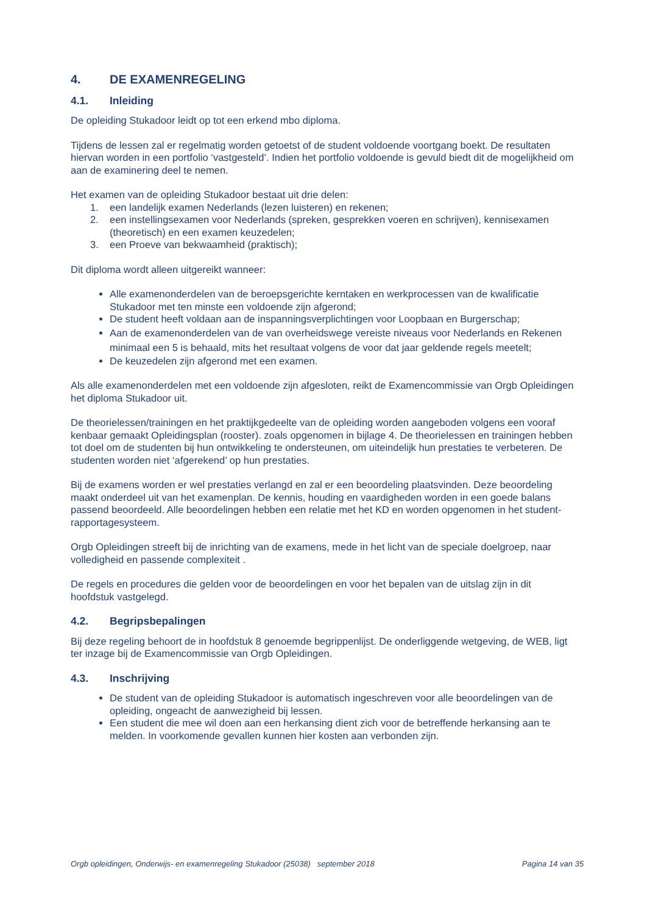4. DE EXAMENREGELING
4.1. Inleiding
De opleiding Stukadoor leidt op tot een erkend mbo diploma.
Tijdens de lessen zal er regelmatig worden getoetst of de student voldoende voortgang boekt. De resultaten hiervan worden in een portfolio ‘vastgesteld’. Indien het portfolio voldoende is gevuld biedt dit de mogelijkheid om aan de examinering deel te nemen.
Het examen van de opleiding Stukadoor bestaat uit drie delen:
1. een landelijk examen Nederlands (lezen luisteren) en rekenen;
2. een instellingsexamen voor Nederlands (spreken, gesprekken voeren en schrijven), kennisexamen (theoretisch) en een examen keuzedelen;
3. een Proeve van bekwaamheid (praktisch);
Dit diploma wordt alleen uitgereikt wanneer:
Alle examenonderdelen van de beroepsgerichte kerntaken en werkprocessen van de kwalificatie Stukadoor met ten minste een voldoende zijn afgerond;
De student heeft voldaan aan de inspanningsverplichtingen voor Loopbaan en Burgerschap;
Aan de examenonderdelen van de van overheidswege vereiste niveaus voor Nederlands en Rekenen minimaal een 5 is behaald, mits het resultaat volgens de voor dat jaar geldende regels meetelt;
De keuzedelen zijn afgerond met een examen.
Als alle examenonderdelen met een voldoende zijn afgesloten, reikt de Examencommissie van Orgb Opleidingen het diploma Stukadoor uit.
De theorielessen/trainingen en het praktijkgedeelte van de opleiding worden aangeboden volgens een vooraf kenbaar gemaakt Opleidingsplan (rooster). zoals opgenomen in bijlage 4. De theorielessen en trainingen hebben tot doel om de studenten bij hun ontwikkeling te ondersteunen, om uiteindelijk hun prestaties te verbeteren. De studenten worden niet ‘afgerekend’ op hun prestaties.
Bij de examens worden er wel prestaties verlangd en zal er een beoordeling plaatsvinden. Deze beoordeling maakt onderdeel uit van het examenplan. De kennis, houding en vaardigheden worden in een goede balans passend beoordeeld. Alle beoordelingen hebben een relatie met het KD en worden opgenomen in het student-rapportagesysteem.
Orgb Opleidingen streeft bij de inrichting van de examens, mede in het licht van de speciale doelgroep, naar volledigheid en passende complexiteit .
De regels en procedures die gelden voor de beoordelingen en voor het bepalen van de uitslag zijn in dit hoofdstuk vastgelegd.
4.2. Begripsbepalingen
Bij deze regeling behoort de in hoofdstuk 8 genoemde begrippenlijst. De onderliggende wetgeving, de WEB, ligt ter inzage bij de Examencommissie van Orgb Opleidingen.
4.3. Inschrijving
De student van de opleiding Stukadoor is automatisch ingeschreven voor alle beoordelingen van de opleiding, ongeacht de aanwezigheid bij lessen.
Een student die mee wil doen aan een herkansing dient zich voor de betreffende herkansing aan te melden. In voorkomende gevallen kunnen hier kosten aan verbonden zijn.
Orgb opleidingen, Onderwijs- en examenregeling Stukadoor (25038) september 2018 Pagina 14 van 35